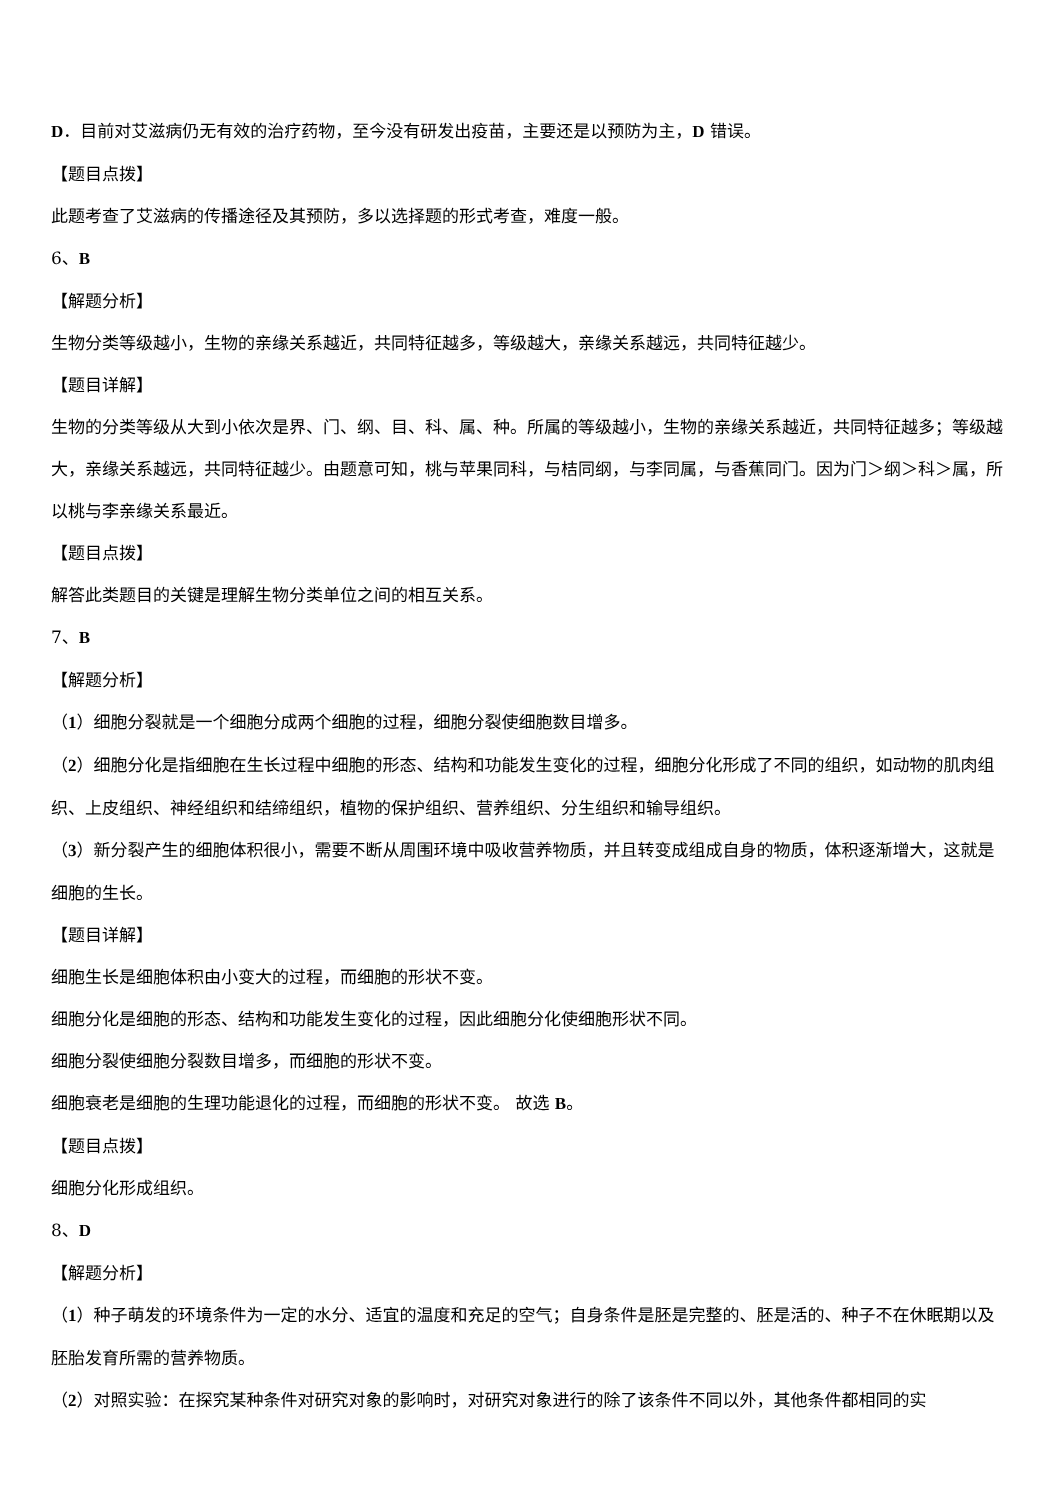D．目前对艾滋病仍无有效的治疗药物，至今没有研发出疫苗，主要还是以预防为主，D 错误。
【题目点拨】
此题考查了艾滋病的传播途径及其预防，多以选择题的形式考查，难度一般。
6、B
【解题分析】
生物分类等级越小，生物的亲缘关系越近，共同特征越多，等级越大，亲缘关系越远，共同特征越少。
【题目详解】
生物的分类等级从大到小依次是界、门、纲、目、科、属、种。所属的等级越小，生物的亲缘关系越近，共同特征越多；等级越大，亲缘关系越远，共同特征越少。由题意可知，桃与苹果同科，与桔同纲，与李同属，与香蕉同门。因为门＞纲＞科＞属，所以桃与李亲缘关系最近。
【题目点拨】
解答此类题目的关键是理解生物分类单位之间的相互关系。
7、B
【解题分析】
（1）细胞分裂就是一个细胞分成两个细胞的过程，细胞分裂使细胞数目增多。
（2）细胞分化是指细胞在生长过程中细胞的形态、结构和功能发生变化的过程，细胞分化形成了不同的组织，如动物的肌肉组织、上皮组织、神经组织和结缔组织，植物的保护组织、营养组织、分生组织和输导组织。
（3）新分裂产生的细胞体积很小，需要不断从周围环境中吸收营养物质，并且转变成组成自身的物质，体积逐渐增大，这就是细胞的生长。
【题目详解】
细胞生长是细胞体积由小变大的过程，而细胞的形状不变。
细胞分化是细胞的形态、结构和功能发生变化的过程，因此细胞分化使细胞形状不同。
细胞分裂使细胞分裂数目增多，而细胞的形状不变。
细胞衰老是细胞的生理功能退化的过程，而细胞的形状不变。 故选 B。
【题目点拨】
细胞分化形成组织。
8、D
【解题分析】
（1）种子萌发的环境条件为一定的水分、适宜的温度和充足的空气；自身条件是胚是完整的、胚是活的、种子不在休眠期以及胚胎发育所需的营养物质。
（2）对照实验：在探究某种条件对研究对象的影响时，对研究对象进行的除了该条件不同以外，其他条件都相同的实